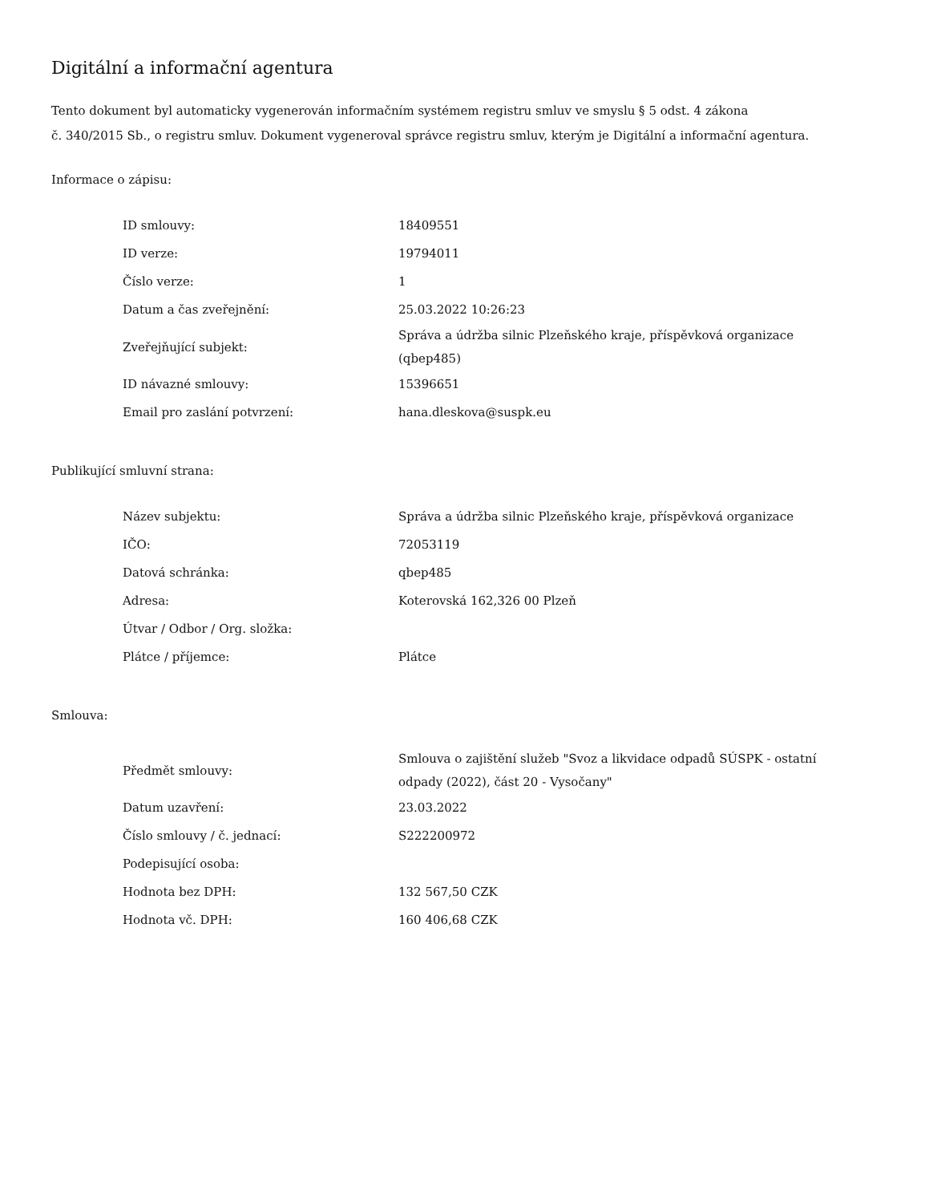Digitální a informační agentura
Tento dokument byl automaticky vygenerován informačním systémem registru smluv ve smyslu § 5 odst. 4 zákona
č. 340/2015 Sb., o registru smluv. Dokument vygeneroval správce registru smluv, kterým je Digitální a informační agentura.
Informace o zápisu:
| ID smlouvy: | 18409551 |
| ID verze: | 19794011 |
| Číslo verze: | 1 |
| Datum a čas zveřejnění: | 25.03.2022 10:26:23 |
| Zveřejňující subjekt: | Správa a údržba silnic Plzeňského kraje, příspěvková organizace (qbep485) |
| ID návazné smlouvy: | 15396651 |
| Email pro zaslání potvrzení: | hana.dleskova@suspk.eu |
Publikující smluvní strana:
| Název subjektu: | Správa a údržba silnic Plzeňského kraje, příspěvková organizace |
| IČO: | 72053119 |
| Datová schránka: | qbep485 |
| Adresa: | Koterovská 162,326 00 Plzeň |
| Útvar / Odbor / Org. složka: | |
| Plátce / příjemce: | Plátce |
Smlouva:
| Předmět smlouvy: | Smlouva o zajištění služeb "Svoz a likvidace odpadů SÚSPK - ostatní odpady (2022), část 20 - Vysočany" |
| Datum uzavření: | 23.03.2022 |
| Číslo smlouvy / č. jednací: | S222200972 |
| Podepisující osoba: | |
| Hodnota bez DPH: | 132 567,50 CZK |
| Hodnota vč. DPH: | 160 406,68 CZK |